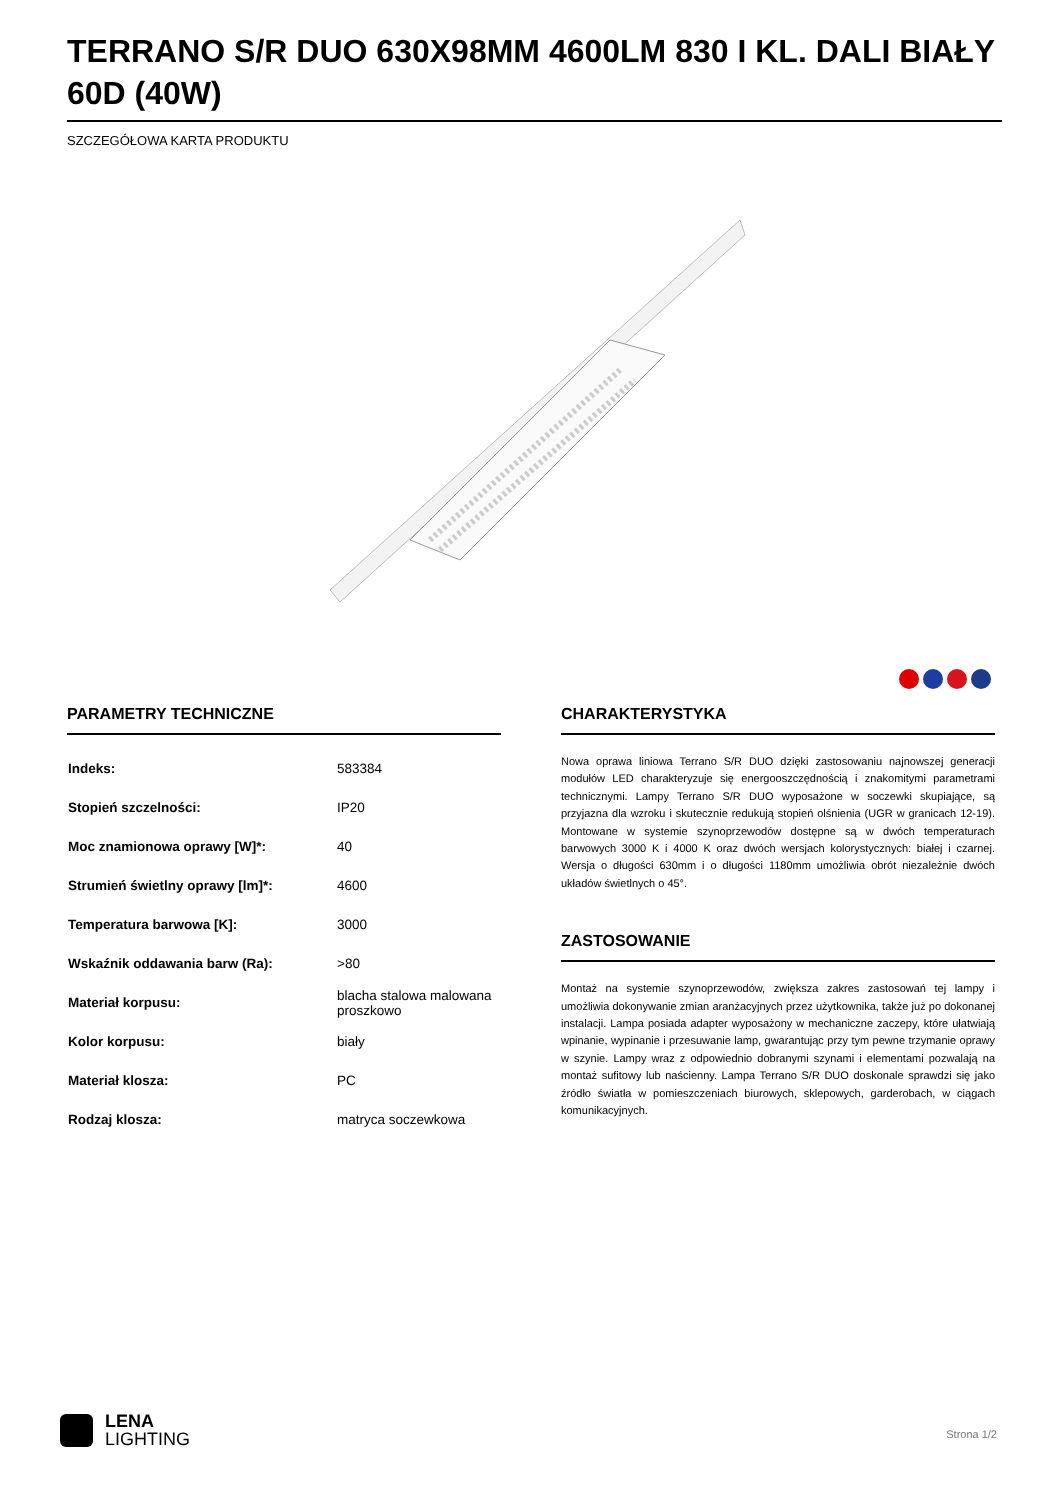TERRANO S/R DUO 630X98MM 4600LM 830 I KL. DALI BIAŁY 60D (40W)
SZCZEGÓŁOWA KARTA PRODUKTU
PARAMETRY TECHNICZNE
| Indeks: | 583384 |
| Stopień szczelności: | IP20 |
| Moc znamionowa oprawy [W]*: | 40 |
| Strumień świetlny oprawy [lm]*: | 4600 |
| Temperatura barwowa [K]: | 3000 |
| Wskaźnik oddawania barw (Ra): | >80 |
| Materiał korpusu: | blacha stalowa malowana proszkowo |
| Kolor korpusu: | biały |
| Materiał klosza: | PC |
| Rodzaj klosza: | matryca soczewkowa |
CHARAKTERYSTYKA
Nowa oprawa liniowa Terrano S/R DUO dzięki zastosowaniu najnowszej generacji modułów LED charakteryzuje się energooszczędnością i znakomitymi parametrami technicznymi. Lampy Terrano S/R DUO wyposażone w soczewki skupiające, są przyjazna dla wzroku i skutecznie redukują stopień olśnienia (UGR w granicach 12-19). Montowane w systemie szynoprzewodów dostępne są w dwóch temperaturach barwowych 3000 K i 4000 K oraz dwóch wersjach kolorystycznych: białej i czarnej. Wersja o długości 630mm i o długości 1180mm umożliwia obrót niezależnie dwóch układów świetlnych o 45°.
ZASTOSOWANIE
Montaż na systemie szynoprzewodów, zwiększa zakres zastosowań tej lampy i umożliwia dokonywanie zmian aranżacyjnych przez użytkownika, także już po dokonanej instalacji. Lampa posiada adapter wyposażony w mechaniczne zaczepy, które ułatwiają wpinanie, wypinanie i przesuwanie lamp, gwarantując przy tym pewne trzymanie oprawy w szynie. Lampy wraz z odpowiednio dobranymi szynami i elementami pozwalają na montaż sufitowy lub naścienny. Lampa Terrano S/R DUO doskonale sprawdzi się jako źródło światła w pomieszczeniach biurowych, sklepowych, garderobach, w ciągach komunikacyjnych.
LENA
LIGHTING
Strona 1/2